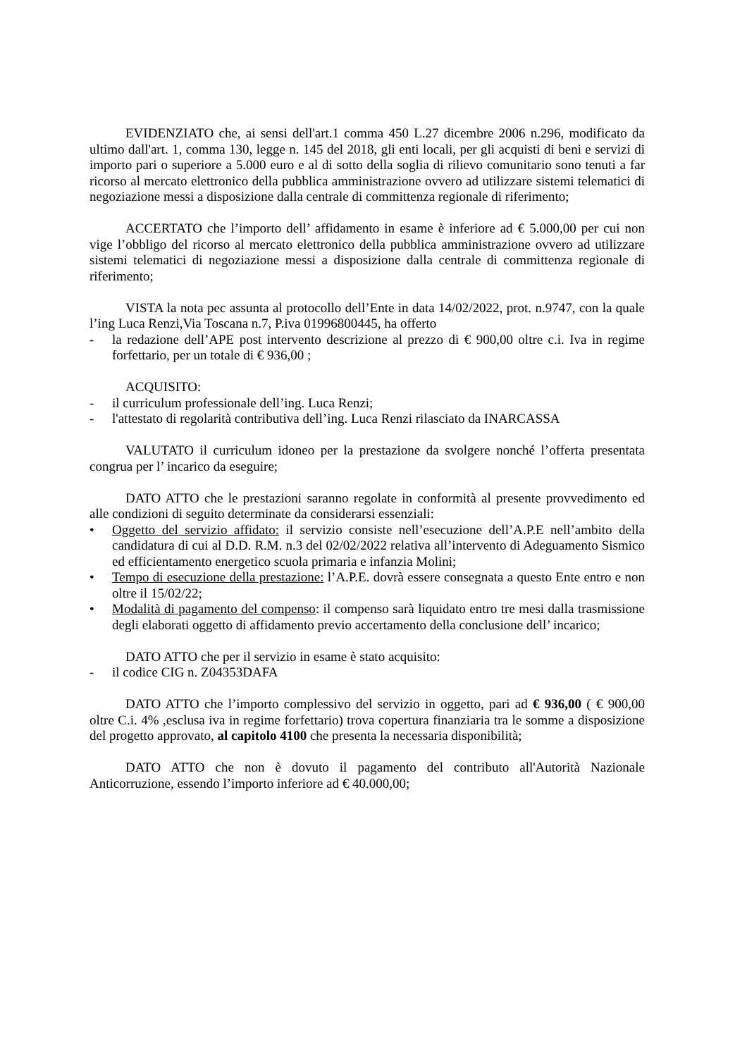EVIDENZIATO che, ai sensi dell'art.1 comma 450 L.27 dicembre 2006 n.296, modificato da ultimo dall'art. 1, comma 130, legge n. 145 del 2018, gli enti locali, per gli acquisti di beni e servizi di importo pari o superiore a 5.000 euro e al di sotto della soglia di rilievo comunitario sono tenuti a far ricorso al mercato elettronico della pubblica amministrazione ovvero ad utilizzare sistemi telematici di negoziazione messi a disposizione dalla centrale di committenza regionale di riferimento;
ACCERTATO che l’importo dell’ affidamento in esame è inferiore ad € 5.000,00 per cui non vige l’obbligo del ricorso al mercato elettronico della pubblica amministrazione ovvero ad utilizzare sistemi telematici di negoziazione messi a disposizione dalla centrale di committenza regionale di riferimento;
VISTA la nota pec assunta al protocollo dell’Ente in data 14/02/2022, prot. n.9747, con la quale l’ing Luca Renzi,Via Toscana n.7, P.iva 01996800445, ha offerto
- la redazione dell’APE post intervento descrizione al prezzo di € 900,00 oltre c.i. Iva in regime forfettario, per un totale di € 936,00 ;
ACQUISITO:
- il curriculum professionale dell’ing. Luca Renzi;
- l'attestato di regolarità contributiva dell’ing. Luca Renzi rilasciato da INARCASSA
VALUTATO il curriculum idoneo per la prestazione da svolgere nonché l’offerta presentata congrua per l’ incarico da eseguire;
DATO ATTO che le prestazioni saranno regolate in conformità al presente provvedimento ed alle condizioni di seguito determinate da considerarsi essenziali:
• Oggetto del servizio affidato: il servizio consiste nell’esecuzione dell’A.P.E nell’ambito della candidatura di cui al D.D. R.M. n.3 del 02/02/2022 relativa all’intervento di Adeguamento Sismico ed efficientamento energetico scuola primaria e infanzia Molini;
• Tempo di esecuzione della prestazione: l’A.P.E. dovrà essere consegnata a questo Ente entro e non oltre il 15/02/22;
• Modalità di pagamento del compenso: il compenso sarà liquidato entro tre mesi dalla trasmissione degli elaborati oggetto di affidamento previo accertamento della conclusione dell’ incarico;
DATO ATTO che per il servizio in esame è stato acquisito:
- il codice CIG n. Z04353DAFA
DATO ATTO che l’importo complessivo del servizio in oggetto, pari ad € 936,00 ( € 900,00 oltre C.i. 4% ,esclusa iva in regime forfettario) trova copertura finanziaria tra le somme a disposizione del progetto approvato, al capitolo 4100 che presenta la necessaria disponibilità;
DATO ATTO che non è dovuto il pagamento del contributo all'Autorità Nazionale Anticorruzione, essendo l’importo inferiore ad € 40.000,00;